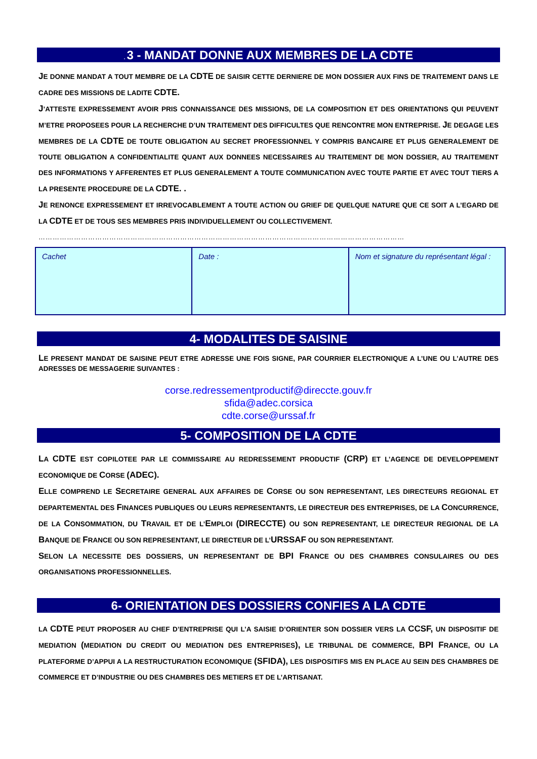. 3 - MANDAT DONNE AUX MEMBRES DE LA CDTE
JE DONNE MANDAT A TOUT MEMBRE DE LA CDTE DE SAISIR CETTE DERNIERE DE MON DOSSIER AUX FINS DE TRAITEMENT DANS LE CADRE DES MISSIONS DE LADITE CDTE.
J’ATTESTE EXPRESSEMENT AVOIR PRIS CONNAISSANCE DES MISSIONS, DE LA COMPOSITION ET DES ORIENTATIONS QUI PEUVENT M’ETRE PROPOSEES POUR LA RECHERCHE D’UN TRAITEMENT DES DIFFICULTES QUE RENCONTRE MON ENTREPRISE. JE DEGAGE LES MEMBRES DE LA CDTE DE TOUTE OBLIGATION AU SECRET PROFESSIONNEL Y COMPRIS BANCAIRE ET PLUS GENERALEMENT DE TOUTE OBLIGATION A CONFIDENTIALITE QUANT AUX DONNEES NECESSAIRES AU TRAITEMENT DE MON DOSSIER, AU TRAITEMENT DES INFORMATIONS Y AFFERENTES ET PLUS GENERALEMENT A TOUTE COMMUNICATION AVEC TOUTE PARTIE ET AVEC TOUT TIERS A LA PRESENTE PROCEDURE DE LA CDTE. .
JE RENONCE EXPRESSEMENT ET IRREVOCABLEMENT A TOUTE ACTION OU GRIEF DE QUELQUE NATURE QUE CE SOIT A L’EGARD DE LA CDTE ET DE TOUS SES MEMBRES PRIS INDIVIDUELLEMENT OU COLLECTIVEMENT.
……………………………………………………………………………………………………..…………………………………
| Cachet | Date : | Nom et signature du représentant légal : |
4- MODALITES DE SAISINE
LE PRESENT MANDAT DE SAISINE PEUT ETRE ADRESSE UNE FOIS SIGNE, PAR COURRIER ELECTRONIQUE A L’UNE OU L’AUTRE DES ADRESSES DE MESSAGERIE SUIVANTES :
corse.redressementproductif@direccte.gouv.fr
sfida@adec.corsica
cdte.corse@urssaf.fr
5- COMPOSITION DE LA CDTE
LA CDTE EST COPILOTEE PAR LE COMMISSAIRE AU REDRESSEMENT PRODUCTIF (CRP) ET L’AGENCE DE DEVELOPPEMENT ECONOMIQUE DE CORSE (ADEC).
ELLE COMPREND LE SECRETAIRE GENERAL AUX AFFAIRES DE CORSE OU SON REPRESENTANT, LES DIRECTEURS REGIONAL ET DEPARTEMENTAL DES FINANCES PUBLIQUES OU LEURS REPRESENTANTS, LE DIRECTEUR DES ENTREPRISES, DE LA CONCURRENCE, DE LA CONSOMMATION, DU TRAVAIL ET DE L’EMPLOI (DIRECCTE) OU SON REPRESENTANT, LE DIRECTEUR REGIONAL DE LA BANQUE DE FRANCE OU SON REPRESENTANT, LE DIRECTEUR DE L’URSSAF OU SON REPRESENTANT.
SELON LA NECESSITE DES DOSSIERS, UN REPRESENTANT DE BPI FRANCE OU DES CHAMBRES CONSULAIRES OU DES ORGANISATIONS PROFESSIONNELLES.
6- ORIENTATION DES DOSSIERS CONFIES A LA CDTE
LA CDTE PEUT PROPOSER AU CHEF D’ENTREPRISE QUI L’A SAISIE D’ORIENTER SON DOSSIER VERS LA CCSF, UN DISPOSITIF DE MEDIATION (MEDIATION DU CREDIT OU MEDIATION DES ENTREPRISES), LE TRIBUNAL DE COMMERCE, BPI FRANCE, OU LA PLATEFORME D’APPUI A LA RESTRUCTURATION ECONOMIQUE (SFIDA), LES DISPOSITIFS MIS EN PLACE AU SEIN DES CHAMBRES DE COMMERCE ET D’INDUSTRIE OU DES CHAMBRES DES METIERS ET DE L’ARTISANAT.